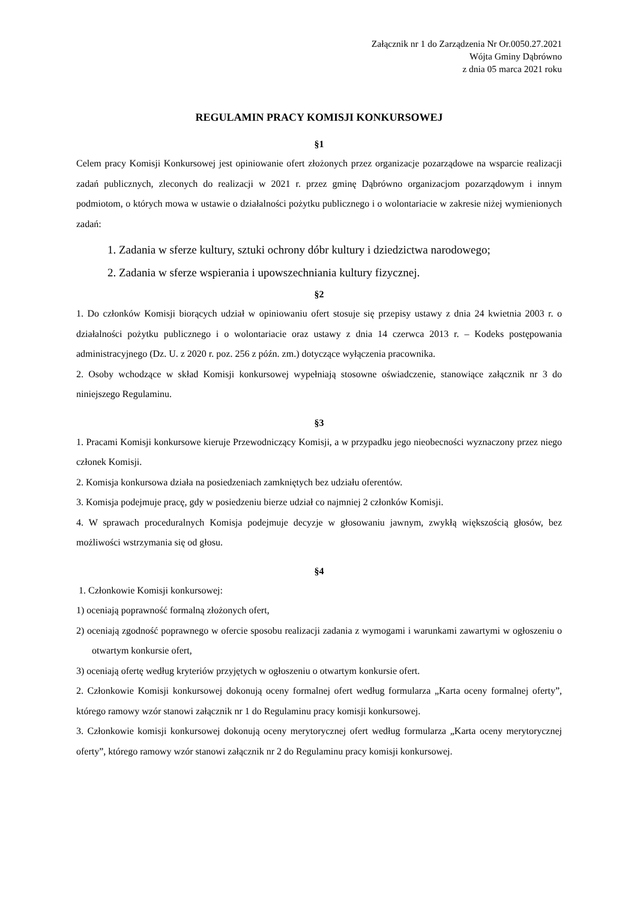Załącznik nr 1 do Zarządzenia Nr Or.0050.27.2021
Wójta Gminy Dąbrówno
z dnia 05 marca 2021 roku
REGULAMIN PRACY KOMISJI KONKURSOWEJ
§1
Celem pracy Komisji Konkursowej jest opiniowanie ofert złożonych przez organizacje pozarządowe na wsparcie realizacji zadań publicznych, zleconych do realizacji w 2021 r. przez gminę Dąbrówno organizacjom pozarządowym i innym podmiotom, o których mowa w ustawie o działalności pożytku publicznego i o wolontariacie w zakresie niżej wymienionych zadań:
1. Zadania w sferze kultury, sztuki ochrony dóbr kultury i dziedzictwa narodowego;
2. Zadania w sferze wspierania i upowszechniania kultury fizycznej.
§2
1. Do członków Komisji biorących udział w opiniowaniu ofert stosuje się przepisy ustawy z dnia 24 kwietnia 2003 r. o działalności pożytku publicznego i o wolontariacie oraz ustawy z dnia 14 czerwca 2013 r. – Kodeks postępowania administracyjnego (Dz. U. z 2020 r. poz. 256 z późn. zm.) dotyczące wyłączenia pracownika.
2. Osoby wchodzące w skład Komisji konkursowej wypełniają stosowne oświadczenie, stanowiące załącznik nr 3 do niniejszego Regulaminu.
§3
1. Pracami Komisji konkursowe kieruje Przewodniczący Komisji, a w przypadku jego nieobecności wyznaczony przez niego członek Komisji.
2. Komisja konkursowa działa na posiedzeniach zamkniętych bez udziału oferentów.
3. Komisja podejmuje pracę, gdy w posiedzeniu bierze udział co najmniej 2 członków Komisji.
4. W sprawach proceduralnych Komisja podejmuje decyzje w głosowaniu jawnym, zwykłą większością głosów, bez możliwości wstrzymania się od głosu.
§4
1. Członkowie Komisji konkursowej:
1) oceniają poprawność formalną złożonych ofert,
2) oceniają zgodność poprawnego w ofercie sposobu realizacji zadania z wymogami i warunkami zawartymi w ogłoszeniu o otwartym konkursie ofert,
3) oceniają ofertę według kryteriów przyjętych w ogłoszeniu o otwartym konkursie ofert.
2. Członkowie Komisji konkursowej dokonują oceny formalnej ofert według formularza „Karta oceny formalnej oferty”, którego ramowy wzór stanowi załącznik nr 1 do Regulaminu pracy komisji konkursowej.
3. Członkowie komisji konkursowej dokonują oceny merytorycznej ofert według formularza „Karta oceny merytorycznej oferty”, którego ramowy wzór stanowi załącznik nr 2 do Regulaminu pracy komisji konkursowej.